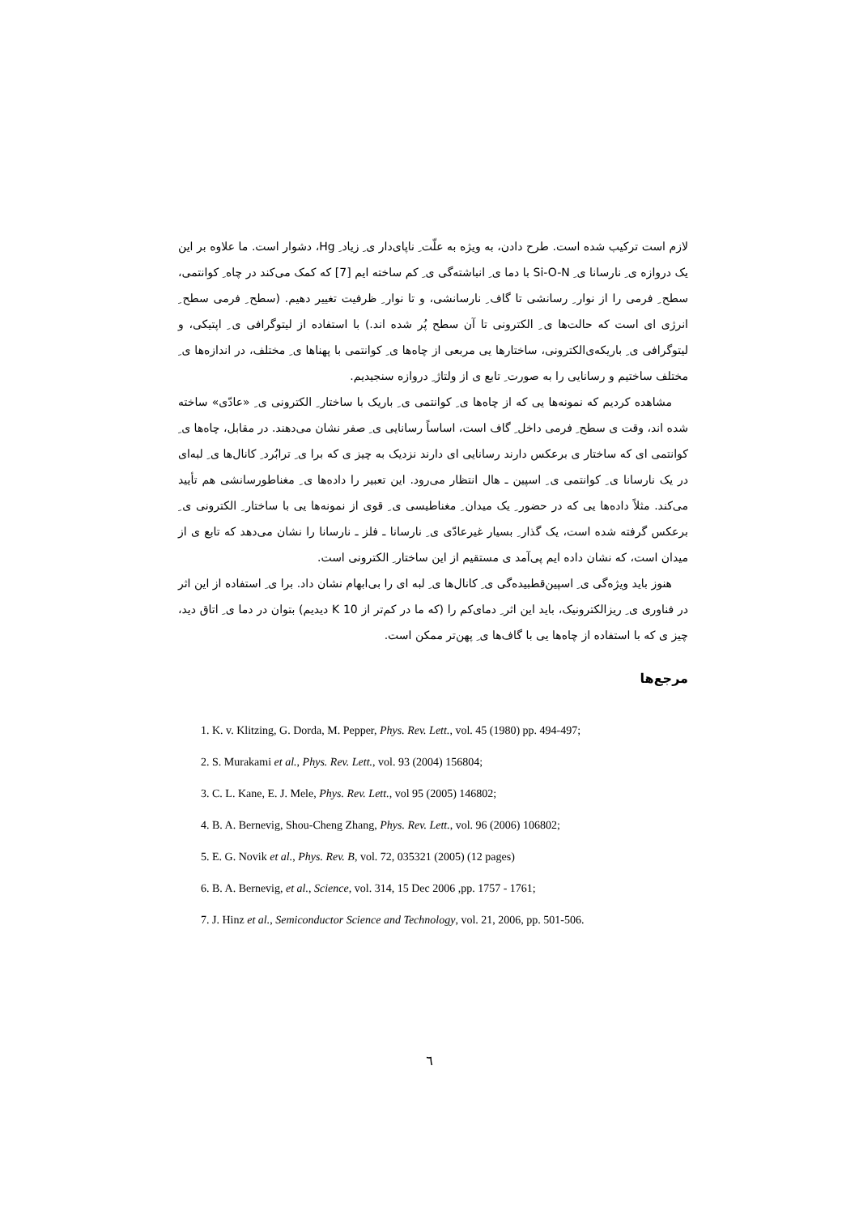لازم است ترکیب شده است. طرح دادن، به ویژه به علّت ِ ناپای‌دار ی ِ زیاد ِ Hg، دشوار است. ما علاوه بر این یک دروازه ی ِ نارسانا ی ِ Si-O-N با دما ی ِ انباشته‌گی ی ِ کم ساخته ایم [7] که کمک می‌کند در چاه ِ کوانتمی، سطح ِ فرمی را از نوار ِ رسانشی تا گاف ِ نارسانشی، و تا نوار ِ ظرفیت تغییر دهیم. (سطح ِ فرمی سطح ِ انرژی ای است که حالت‌ها ی ِ الکترونی تا آن سطح پُر شده اند.) با استفاده از لیتوگرافی ی ِ اپتیکی، و لیتوگرافی ی ِ باریکه‌ی‌الکترونی، ساختارها یی مربعی از چاه‌ها ی ِ کوانتمی با پهناها ی ِ مختلف، در اندازه‌ها ی ِ مختلف ساختیم و رسانایی را به صورت ِ تابع ی از ولتاژ ِ دروازه سنجیدیم.
مشاهده کردیم که نمونه‌ها یی که از چاه‌ها ی ِ کوانتمی ی ِ باریک با ساختار ِ الکترونی ی ِ «عادّی» ساخته شده اند، وقت ی سطح ِ فرمی داخل ِ گاف است، اساساً رسانایی ی ِ صفر نشان می‌دهند. در مقابل، چاه‌ها ی ِ کوانتمی ای که ساختار ی برعکس دارند رسانایی ای دارند نزدیک به چیز ی که برا ی ِ ترابُرد ِ کانال‌ها ی ِ لبه‌ای در یک نارسانا ی ِ کوانتمی ی ِ اسپین ـ هال انتظار می‌رود. این تعبیر را داده‌ها ی ِ مغناطورسانشی هم تأیید می‌کند. مثلاً داده‌ها یی که در حضور ِ یک میدان ِ مغناطیسی ی ِ قوی از نمونه‌ها یی با ساختار ِ الکترونی ی ِ برعکس گرفته شده است، یک گذار ِ بسیار غیرعادّی ی ِ نارسانا ـ فلز ـ نارسانا را نشان می‌دهد که تابع ی از میدان است، که نشان داده ایم پی‌آمد ی مستقیم از این ساختار ِ الکترونی است.
هنوز باید ویژه‌گی ی ِ اسپین‌قطبیده‌گی ی ِ کانال‌ها ی ِ لبه ای را بی‌ابهام نشان داد. برا ی ِ استفاده از این اثر در فناوری ی ِ ریزالکترونیک، باید این اثر ِ دمای‌کم را (که ما در کم‌تر از 10 K دیدیم) بتوان در دما ی ِ اتاق دید، چیز ی که با استفاده از چاه‌ها یی با گاف‌ها ی ِ پهن‌تر ممکن است.
مرجع‌ها
1. K. v. Klitzing, G. Dorda, M. Pepper, Phys. Rev. Lett., vol. 45 (1980) pp. 494-497;
2. S. Murakami et al., Phys. Rev. Lett., vol. 93 (2004) 156804;
3. C. L. Kane, E. J. Mele, Phys. Rev. Lett., vol 95 (2005) 146802;
4. B. A. Bernevig, Shou-Cheng Zhang, Phys. Rev. Lett., vol. 96 (2006) 106802;
5. E. G. Novik et al., Phys. Rev. B, vol. 72, 035321 (2005) (12 pages)
6. B. A. Bernevig, et al., Science, vol. 314, 15 Dec 2006 ,pp. 1757 - 1761;
7. J. Hinz et al., Semiconductor Science and Technology, vol. 21, 2006, pp. 501-506.
٦